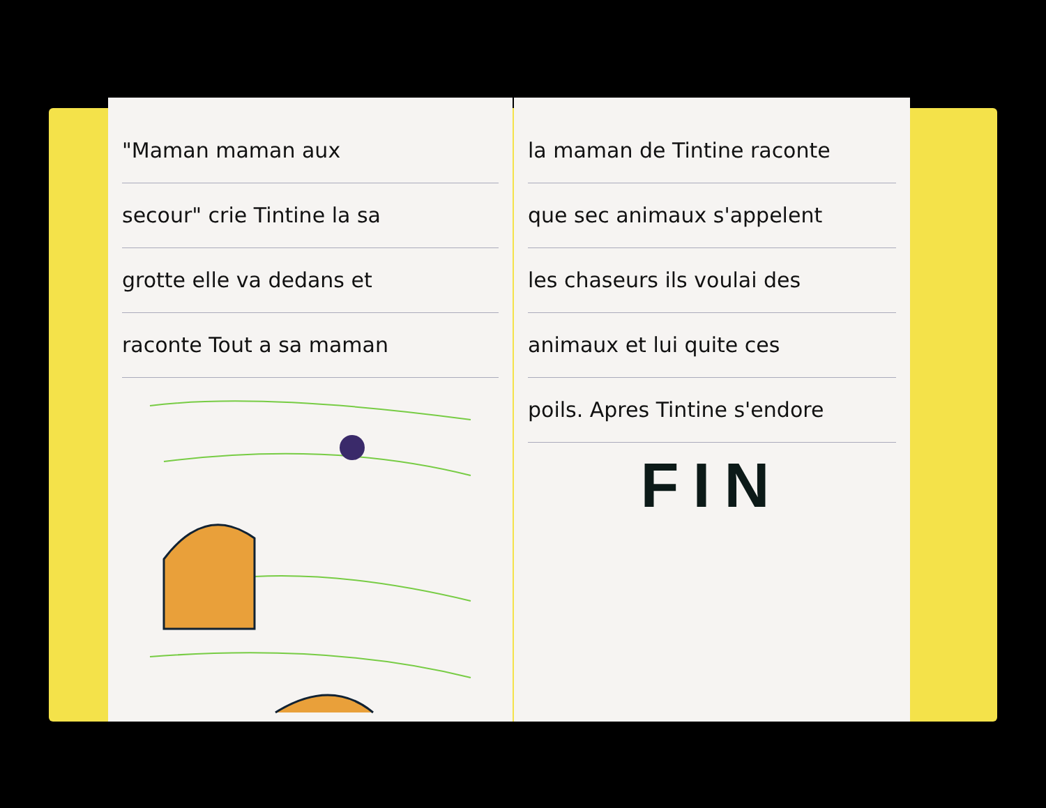"Maman maman aux
secour" crie Tintine la sa
grotte elle va dedans et
raconte Tout a sa maman
la maman de Tintine raconte
que sec animaux s'appelent
les chaseurs ils voulai des
animaux et lui quite ces
poils. Apres Tintine s'endore
FIN